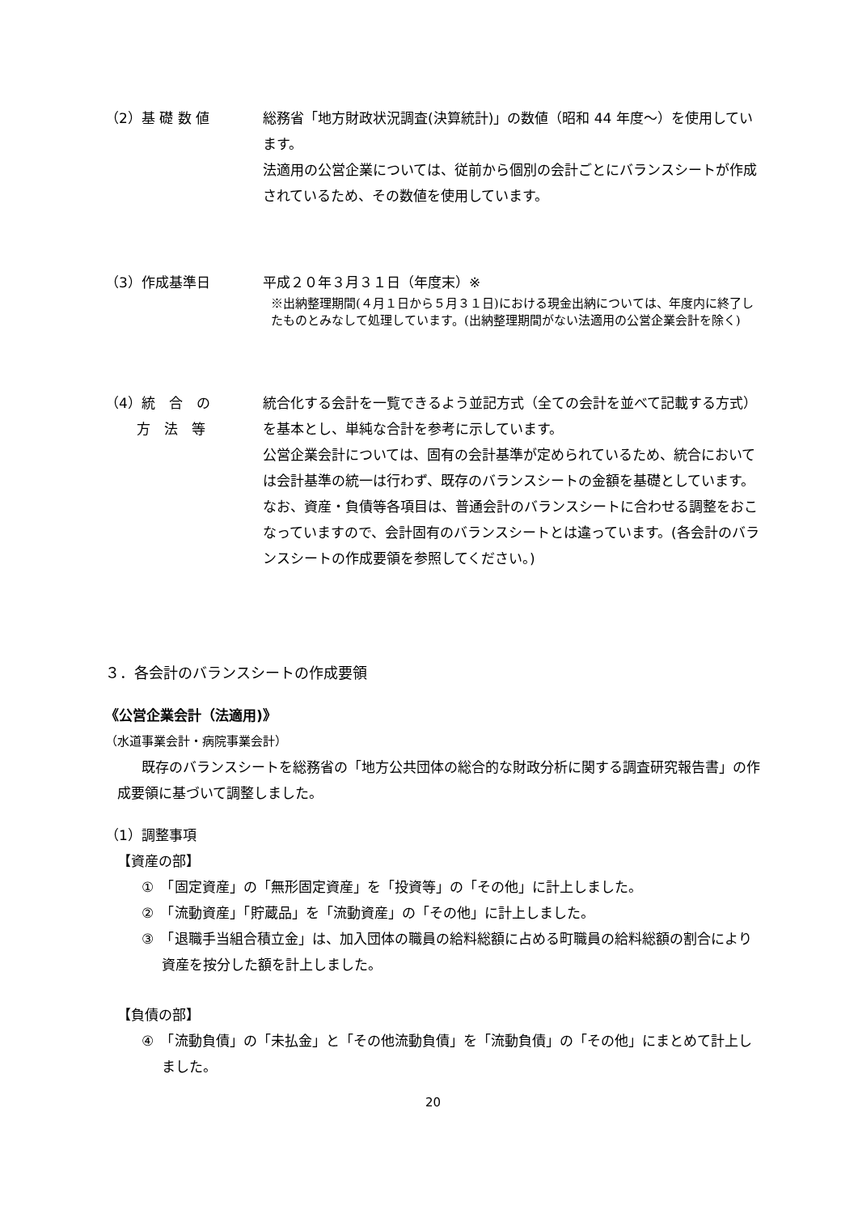（2）基 礎 数 値 総務省「地方財政状況調査(決算統計)」の数値（昭和 44 年度～）を使用しています。
法適用の公営企業については、従前から個別の会計ごとにバランスシートが作成されているため、その数値を使用しています。
（3）作成基準日 平成２０年３月３１日（年度末）※
※出納整理期間(４月１日から５月３１日)における現金出納については、年度内に終了したものとみなして処理しています。(出納整理期間がない法適用の公営企業会計を除く)
（4）統　合　の
　　 方　法　等
統合化する会計を一覧できるよう並記方式（全ての会計を並べて記載する方式）を基本とし、単純な合計を参考に示しています。
公営企業会計については、固有の会計基準が定められているため、統合においては会計基準の統一は行わず、既存のバランスシートの金額を基礎としています。なお、資産・負債等各項目は、普通会計のバランスシートに合わせる調整をおこなっていますので、会計固有のバランスシートとは違っています。(各会計のバランスシートの作成要領を参照してください。)
３．各会計のバランスシートの作成要領
《公営企業会計（法適用)》
（水道事業会計・病院事業会計）
既存のバランスシートを総務省の「地方公共団体の総合的な財政分析に関する調査研究報告書」の作成要領に基づいて調整しました。
（1）調整事項
【資産の部】
①　「固定資産」の「無形固定資産」を「投資等」の「その他」に計上しました。
②　「流動資産」「貯蔵品」を「流動資産」の「その他」に計上しました。
③　「退職手当組合積立金」は、加入団体の職員の給料総額に占める町職員の給料総額の割合により資産を按分した額を計上しました。
【負債の部】
④　「流動負債」の「未払金」と「その他流動負債」を「流動負債」の「その他」にまとめて計上しました。
20